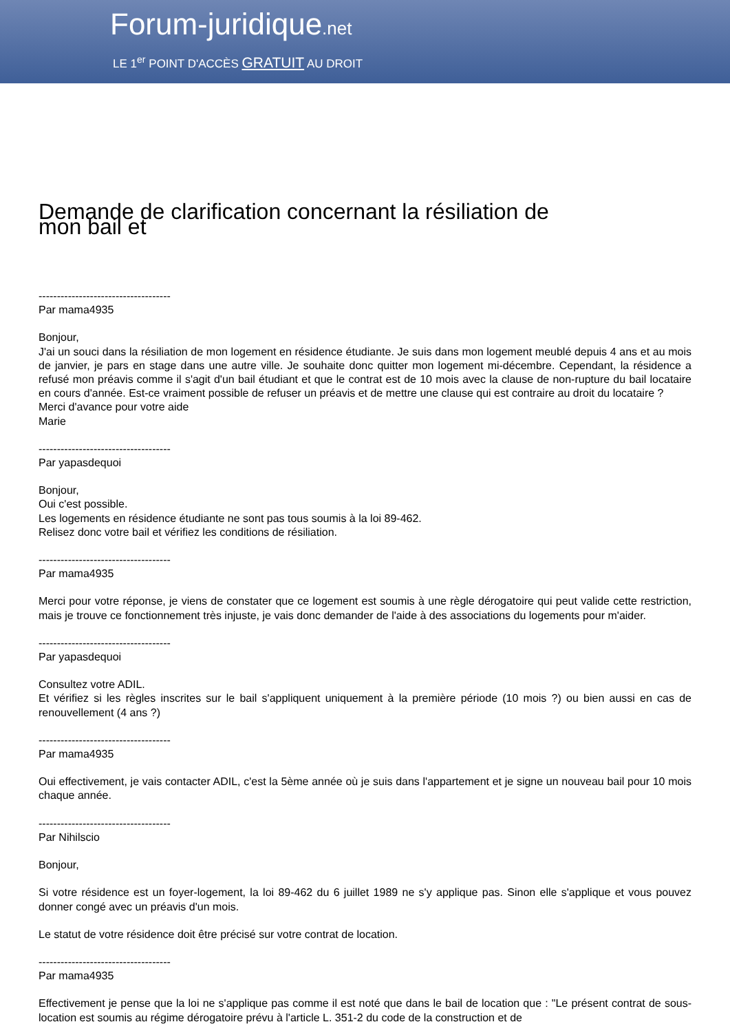Forum-juridique.net
LE 1<sup>er</sup> POINT D'ACCÈS GRATUIT AU DROIT
Demande de clarification concernant la résiliation de mon bail et
------------------------------------
Par mama4935
Bonjour,
J'ai un souci dans la résiliation de mon logement en résidence étudiante. Je suis dans mon logement meublé depuis 4 ans et au mois de janvier, je pars en stage dans une autre ville. Je souhaite donc quitter mon logement mi-décembre. Cependant, la résidence a refusé mon préavis comme il s'agit d'un bail étudiant et que le contrat est de 10 mois avec la clause de non-rupture du bail locataire en cours d'année. Est-ce vraiment possible de refuser un préavis et de mettre une clause qui est contraire au droit du locataire ?
Merci d'avance pour votre aide
Marie
------------------------------------
Par yapasdequoi
Bonjour,
Oui c'est possible.
Les logements en résidence étudiante ne sont pas tous soumis à la loi 89-462.
Relisez donc votre bail et vérifiez les conditions de résiliation.
------------------------------------
Par mama4935
Merci pour votre réponse, je viens de constater que ce logement est soumis à une règle dérogatoire qui peut valide cette restriction, mais je trouve ce fonctionnement très injuste, je vais donc demander de l'aide à des associations du logements pour m'aider.
------------------------------------
Par yapasdequoi
Consultez votre ADIL.
Et vérifiez si les règles inscrites sur le bail s'appliquent uniquement à la première période (10 mois ?) ou bien aussi en cas de renouvellement (4 ans ?)
------------------------------------
Par mama4935
Oui effectivement, je vais contacter ADIL, c'est la 5ème année où je suis dans l'appartement et je signe un nouveau bail pour 10 mois chaque année.
------------------------------------
Par Nihilscio
Bonjour,
Si votre résidence est un foyer-logement, la loi 89-462 du 6 juillet 1989 ne s'y applique pas. Sinon elle s'applique et vous pouvez donner congé avec un préavis d'un mois.
Le statut de votre résidence doit être précisé sur votre contrat de location.
------------------------------------
Par mama4935
Effectivement je pense que la loi ne s'applique pas comme il est noté que dans le bail de location que : "Le présent contrat de sous-location est soumis au régime dérogatoire prévu à l'article L. 351-2 du code de la construction et de